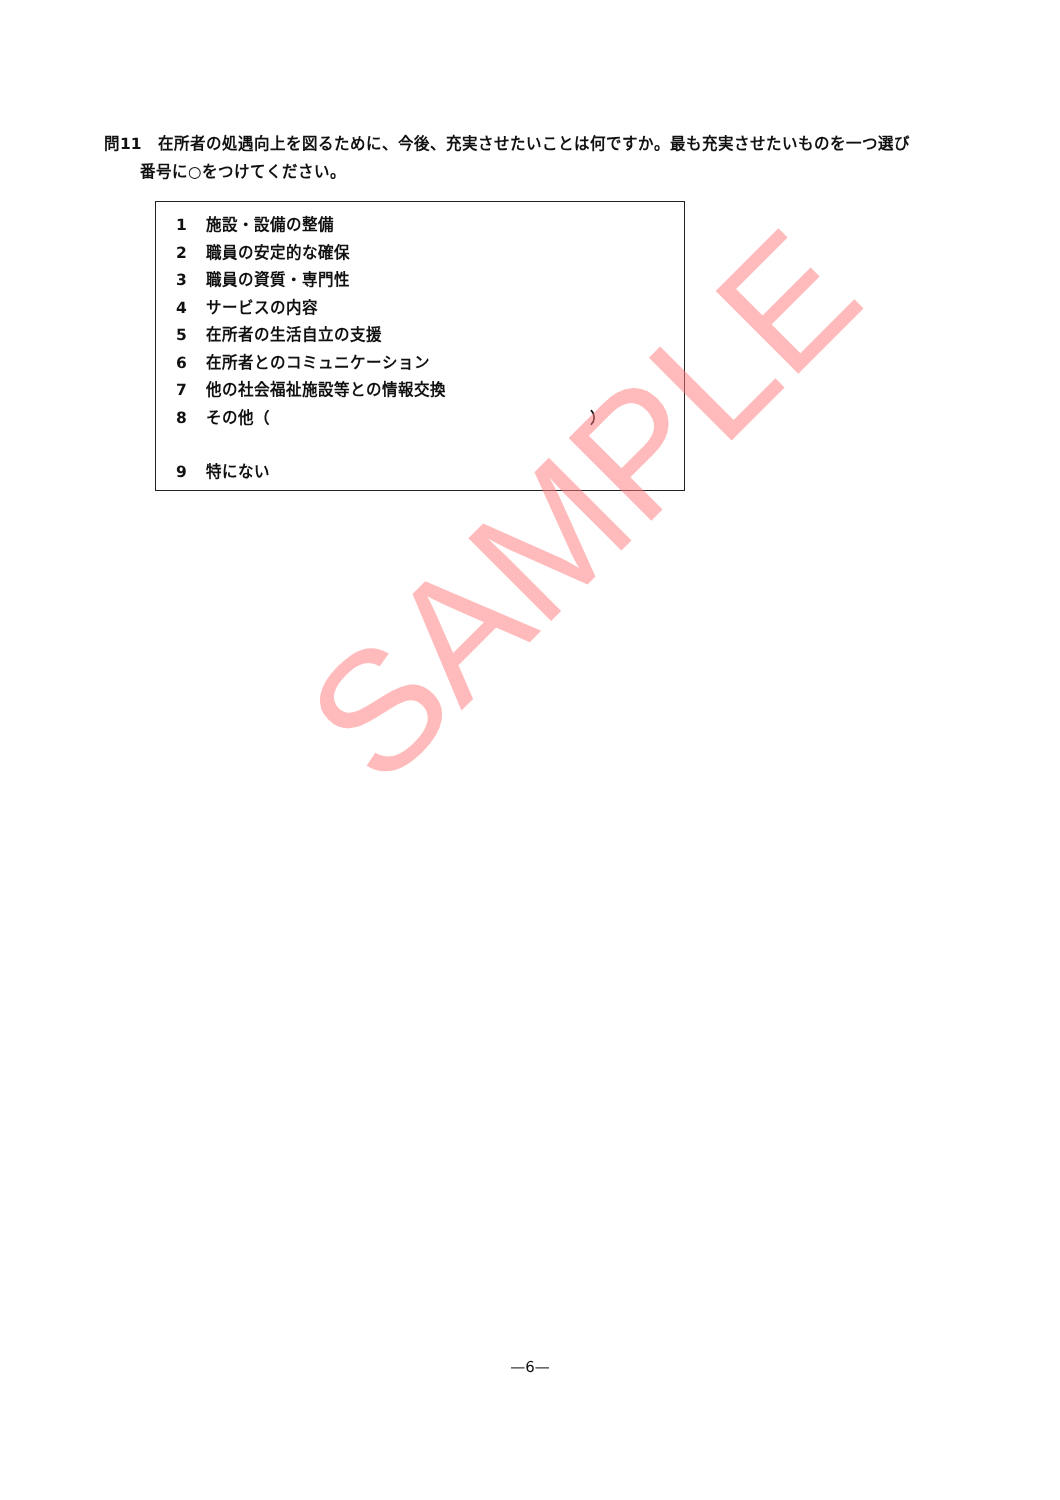問11　在所者の処遇向上を図るために、今後、充実させたいことは何ですか。最も充実させたいものを一つ選び
番号に○をつけてください。
1 施設・設備の整備
2 職員の安定的な確保
3 職員の資質・専門性
4 サービスの内容
5 在所者の生活自立の支援
6 在所者とのコミュニケーション
7 他の社会福祉施設等との情報交換
8 その他（　　　　　　　　　　　　　　　　　　　　）
9 特にない
SAMPLE
—6—